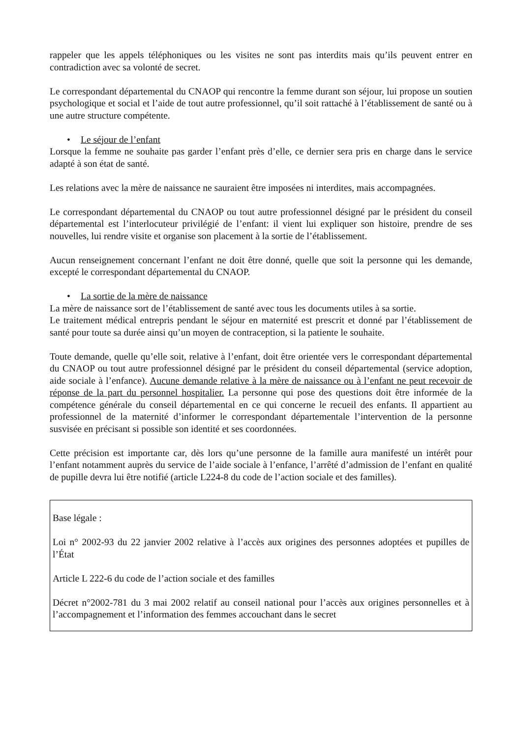rappeler que les appels téléphoniques ou les visites ne sont pas interdits mais qu’ils peuvent entrer en contradiction avec sa volonté de secret.
Le correspondant départemental du CNAOP qui rencontre la femme durant son séjour, lui propose un soutien psychologique et social et l’aide de tout autre professionnel, qu’il soit rattaché à l’établissement de santé ou à une autre structure compétente.
• Le séjour de l’enfant
Lorsque la femme ne souhaite pas garder l’enfant près d’elle, ce dernier sera pris en charge dans le service adapté à son état de santé.
Les relations avec la mère de naissance ne sauraient être imposées ni interdites, mais accompagnées.
Le correspondant départemental du CNAOP ou tout autre professionnel désigné par le président du conseil départemental est l’interlocuteur privilégié de l’enfant: il vient lui expliquer son histoire, prendre de ses nouvelles, lui rendre visite et organise son placement à la sortie de l’établissement.
Aucun renseignement concernant l’enfant ne doit être donné, quelle que soit la personne qui les demande, excepté le correspondant départemental du CNAOP.
• La sortie de la mère de naissance
La mère de naissance sort de l’établissement de santé avec tous les documents utiles à sa sortie.
Le traitement médical entrepris pendant le séjour en maternité est prescrit et donné par l’établissement de santé pour toute sa durée ainsi qu’un moyen de contraception, si la patiente le souhaite.
Toute demande, quelle qu’elle soit, relative à l’enfant, doit être orientée vers le correspondant départemental du CNAOP ou tout autre professionnel désigné par le président du conseil départemental (service adoption, aide sociale à l’enfance). Aucune demande relative à la mère de naissance ou à l’enfant ne peut recevoir de réponse de la part du personnel hospitalier. La personne qui pose des questions doit être informée de la compétence générale du conseil départemental en ce qui concerne le recueil des enfants. Il appartient au professionnel de la maternité d’informer le correspondant départementale l’intervention de la personne susvisée en précisant si possible son identité et ses coordonnées.
Cette précision est importante car, dès lors qu’une personne de la famille aura manifesté un intérêt pour l’enfant notamment auprès du service de l’aide sociale à l’enfance, l’arrêté d’admission de l’enfant en qualité de pupille devra lui être notifié (article L224-8 du code de l’action sociale et des familles).
Base légale :
Loi n° 2002-93 du 22 janvier 2002 relative à l’accès aux origines des personnes adoptées et pupilles de l’État
Article L 222-6 du code de l’action sociale et des familles
Décret n°2002-781 du 3 mai 2002 relatif au conseil national pour l’accès aux origines personnelles et à l’accompagnement et l’information des femmes accouchant dans le secret